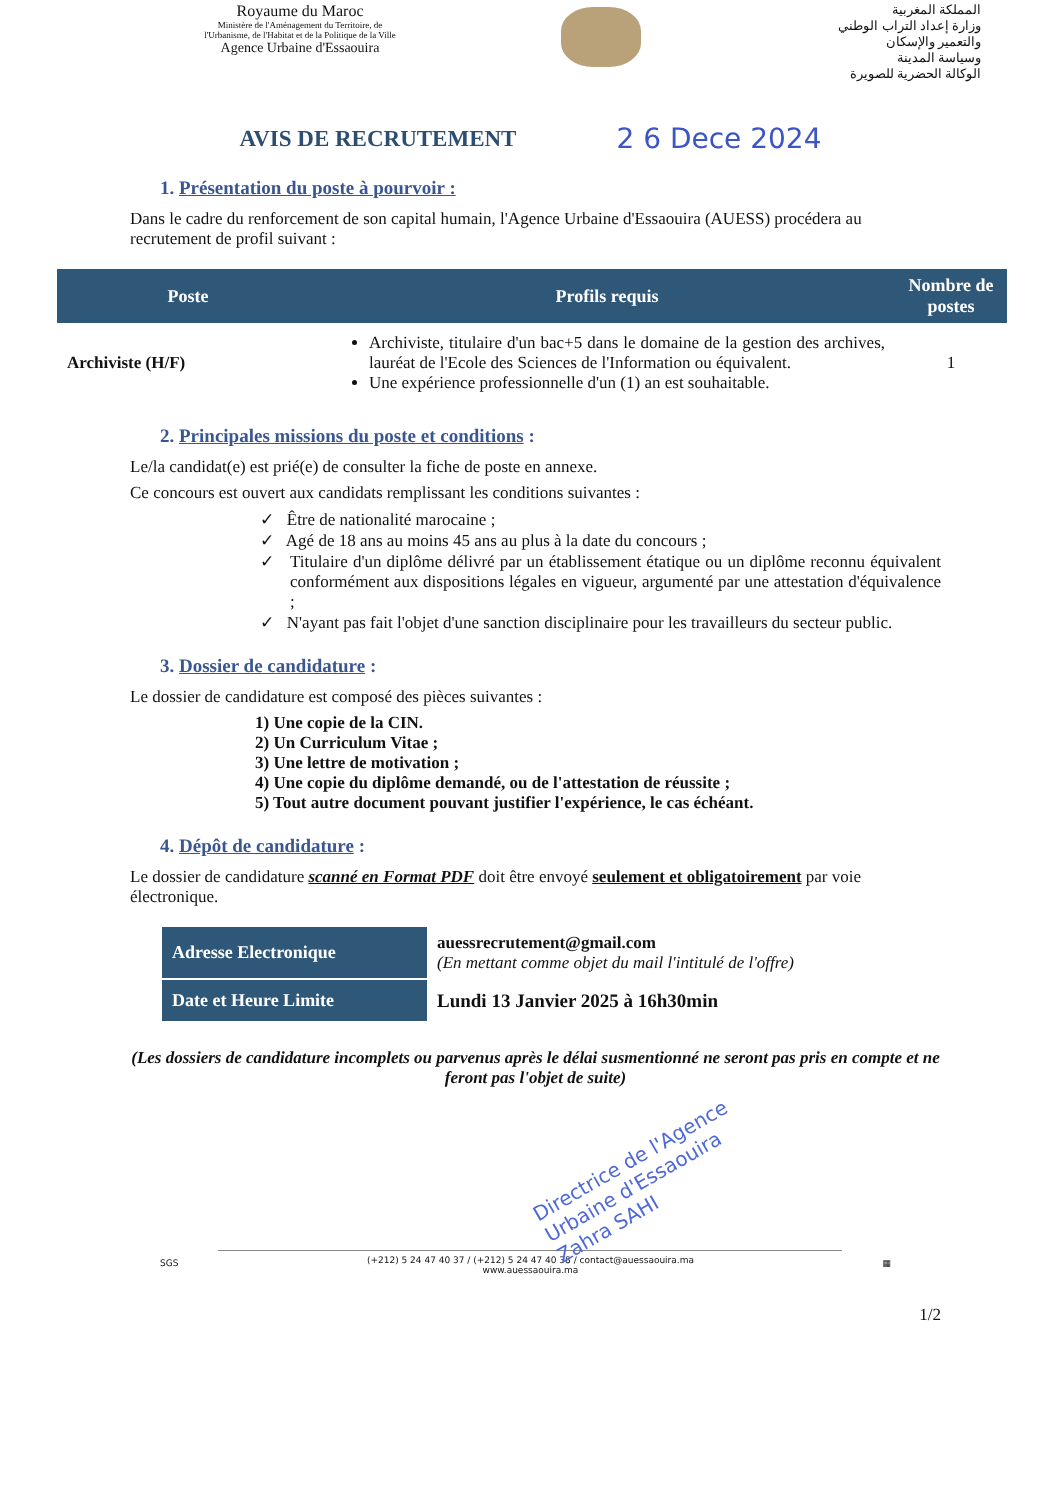Royaume du Maroc
Ministère de l'Aménagement du Territoire, de l'Urbanisme, de l'Habitat et de la Politique de la Ville
Agence Urbaine d'Essaouira
المملكة المغربية
وزارة إعداد التراب الوطني
والتعمير والإسكان
وسياسة المدينة
الوكالة الحضرية للصويرة
AVIS DE RECRUTEMENT
2 6 Dece 2024
1. Présentation du poste à pourvoir :
Dans le cadre du renforcement de son capital humain, l'Agence Urbaine d'Essaouira (AUESS) procédera au recrutement de profil suivant :
| Poste | Profils requis | Nombre de postes |
| --- | --- | --- |
| Archiviste (H/F) | Archiviste, titulaire d'un bac+5 dans le domaine de la gestion des archives, lauréat de l'Ecole des Sciences de l'Information ou équivalent. Une expérience professionnelle d'un (1) an est souhaitable. | 1 |
2. Principales missions du poste et conditions :
Le/la candidat(e) est prié(e) de consulter la fiche de poste en annexe.
Ce concours est ouvert aux candidats remplissant les conditions suivantes :
✓ Être de nationalité marocaine ;
✓ Agé de 18 ans au moins 45 ans au plus à la date du concours ;
✓ Titulaire d'un diplôme délivré par un établissement étatique ou un diplôme reconnu équivalent conformément aux dispositions légales en vigueur, argumenté par une attestation d'équivalence ;
✓ N'ayant pas fait l'objet d'une sanction disciplinaire pour les travailleurs du secteur public.
3. Dossier de candidature :
Le dossier de candidature est composé des pièces suivantes :
1) Une copie de la CIN.
2) Un Curriculum Vitae ;
3) Une lettre de motivation ;
4) Une copie du diplôme demandé, ou de l'attestation de réussite ;
5) Tout autre document pouvant justifier l'expérience, le cas échéant.
4. Dépôt de candidature :
Le dossier de candidature scanné en Format PDF doit être envoyé seulement et obligatoirement par voie électronique.
| Adresse Electronique | auessrecrutement@gmail.com (En mettant comme objet du mail l'intitulé de l'offre) |
| Date et Heure Limite | Lundi 13 Janvier 2025 à 16h30min |
(Les dossiers de candidature incomplets ou parvenus après le délai susmentionné ne seront pas pris en compte et ne feront pas l'objet de suite)
Directrice de l'Agence Urbaine d'Essaouira Zahra SAHI
SGS
(+212) 5 24 47 40 37 / (+212) 5 24 47 40 38 / contact@auessaouira.ma
www.auessaouira.ma
▦
1/2